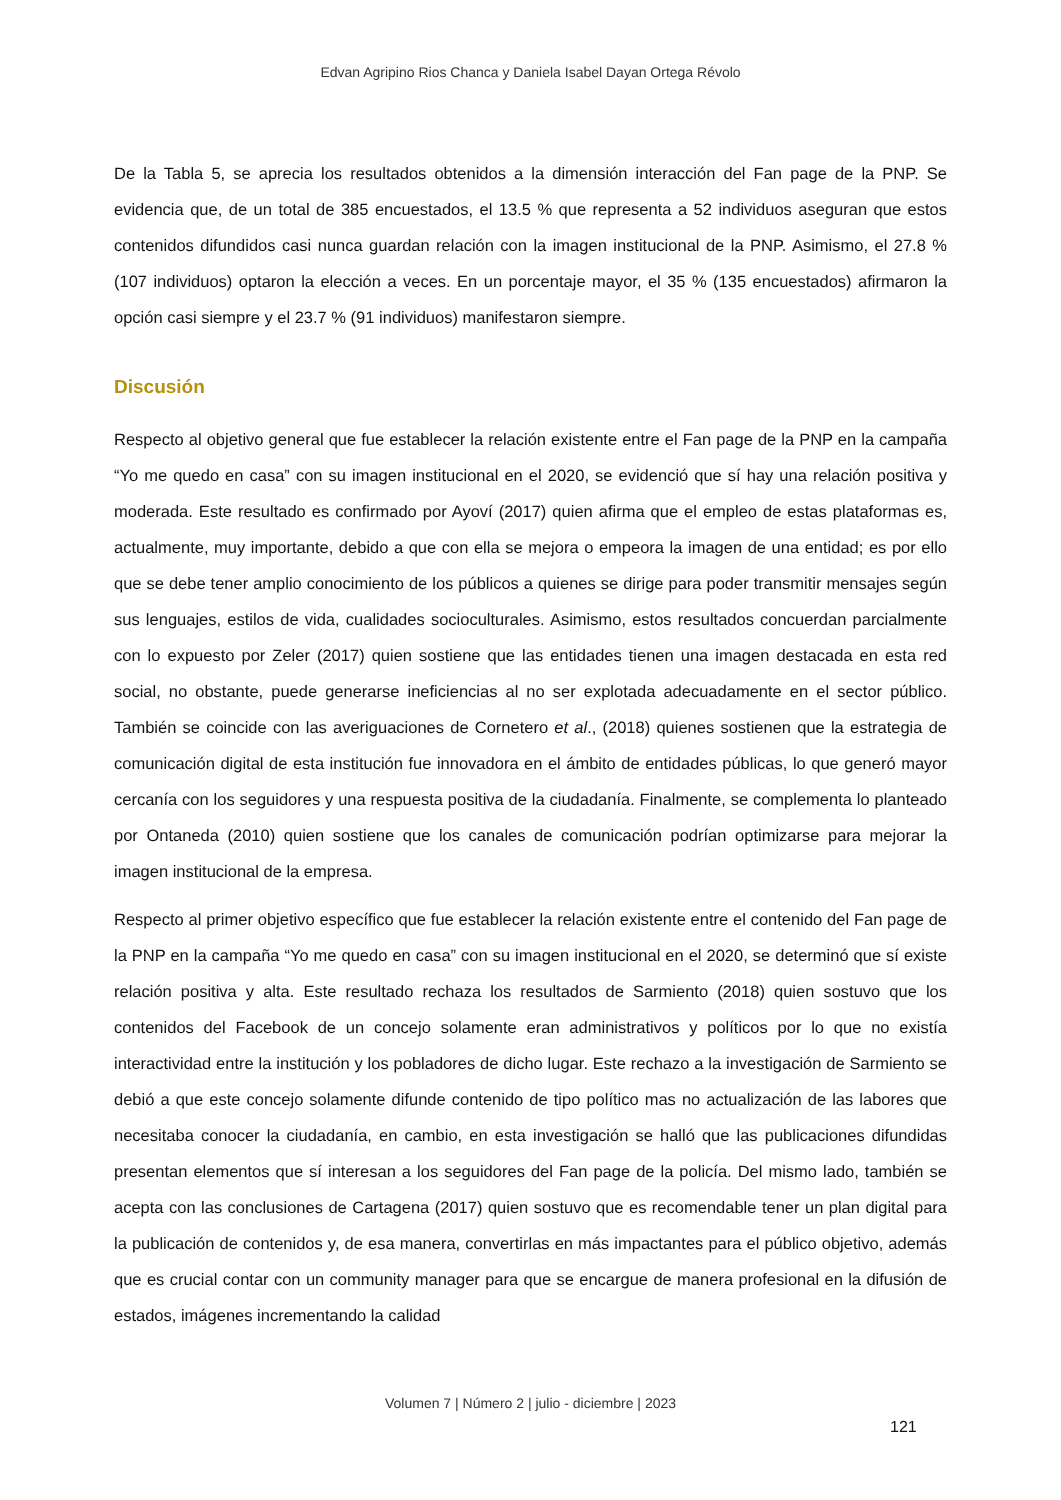Edvan Agripino Rios Chanca y Daniela Isabel Dayan Ortega Révolo
De la Tabla 5, se aprecia los resultados obtenidos a la dimensión interacción del Fan page de la PNP. Se evidencia que, de un total de 385 encuestados, el 13.5 % que representa a 52 individuos aseguran que estos contenidos difundidos casi nunca guardan relación con la imagen institucional de la PNP. Asimismo, el 27.8 % (107 individuos) optaron la elección a veces. En un porcentaje mayor, el 35 % (135 encuestados) afirmaron la opción casi siempre y el 23.7 % (91 individuos) manifestaron siempre.
Discusión
Respecto al objetivo general que fue establecer la relación existente entre el Fan page de la PNP en la campaña “Yo me quedo en casa” con su imagen institucional en el 2020, se evidenció que sí hay una relación positiva y moderada. Este resultado es confirmado por Ayoví (2017) quien afirma que el empleo de estas plataformas es, actualmente, muy importante, debido a que con ella se mejora o empeora la imagen de una entidad; es por ello que se debe tener amplio conocimiento de los públicos a quienes se dirige para poder transmitir mensajes según sus lenguajes, estilos de vida, cualidades socioculturales. Asimismo, estos resultados concuerdan parcialmente con lo expuesto por Zeler (2017) quien sostiene que las entidades tienen una imagen destacada en esta red social, no obstante, puede generarse ineficiencias al no ser explotada adecuadamente en el sector público. También se coincide con las averiguaciones de Cornetero et al., (2018) quienes sostienen que la estrategia de comunicación digital de esta institución fue innovadora en el ámbito de entidades públicas, lo que generó mayor cercanía con los seguidores y una respuesta positiva de la ciudadanía. Finalmente, se complementa lo planteado por Ontaneda (2010) quien sostiene que los canales de comunicación podrían optimizarse para mejorar la imagen institucional de la empresa.
Respecto al primer objetivo específico que fue establecer la relación existente entre el contenido del Fan page de la PNP en la campaña “Yo me quedo en casa” con su imagen institucional en el 2020, se determinó que sí existe relación positiva y alta. Este resultado rechaza los resultados de Sarmiento (2018) quien sostuvo que los contenidos del Facebook de un concejo solamente eran administrativos y políticos por lo que no existía interactividad entre la institución y los pobladores de dicho lugar. Este rechazo a la investigación de Sarmiento se debió a que este concejo solamente difunde contenido de tipo político mas no actualización de las labores que necesitaba conocer la ciudadanía, en cambio, en esta investigación se halló que las publicaciones difundidas presentan elementos que sí interesan a los seguidores del Fan page de la policía. Del mismo lado, también se acepta con las conclusiones de Cartagena (2017) quien sostuvo que es recomendable tener un plan digital para la publicación de contenidos y, de esa manera, convertirlas en más impactantes para el público objetivo, además que es crucial contar con un community manager para que se encargue de manera profesional en la difusión de estados, imágenes incrementando la calidad
Volumen 7 | Número 2 | julio - diciembre | 2023
121